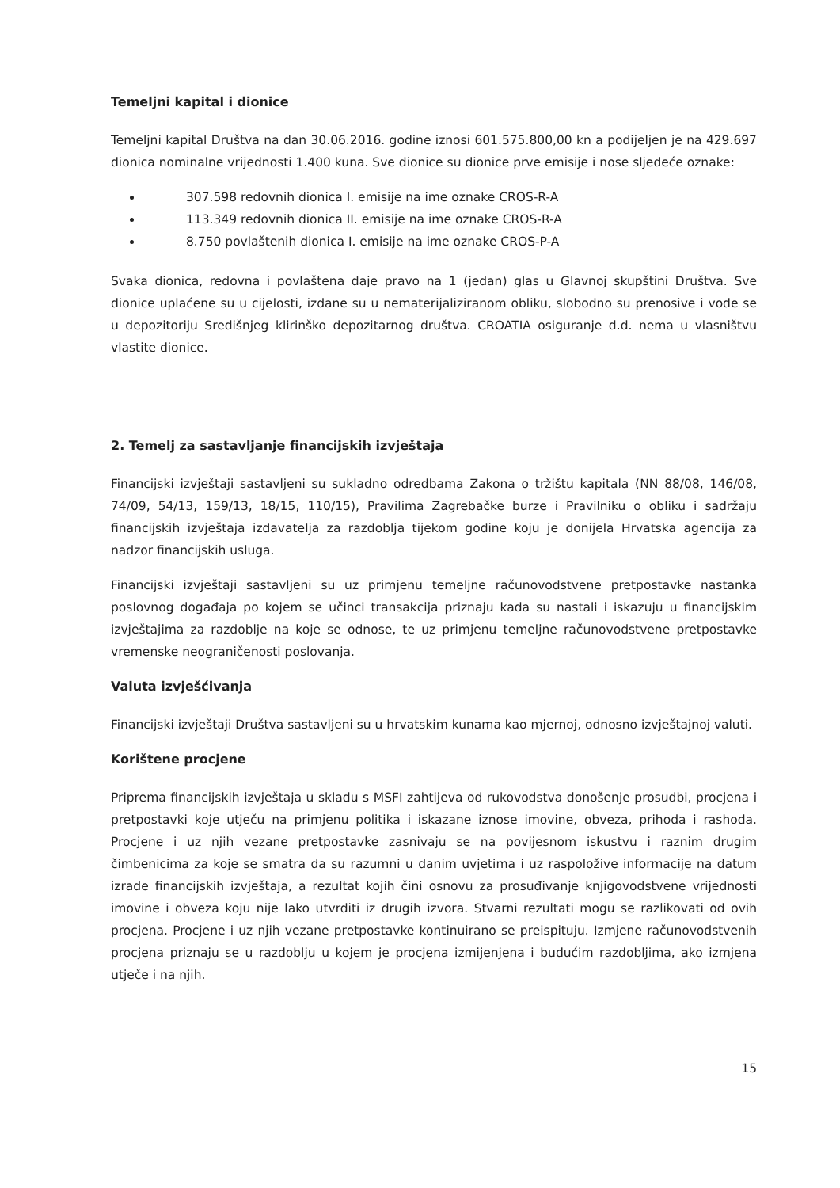Temeljni kapital i dionice
Temeljni kapital Društva na dan 30.06.2016. godine iznosi 601.575.800,00 kn a podijeljen je na 429.697 dionica nominalne vrijednosti 1.400 kuna. Sve dionice su dionice prve emisije i nose sljedeće oznake:
307.598 redovnih dionica I. emisije na ime oznake CROS-R-A
113.349 redovnih dionica II. emisije na ime oznake CROS-R-A
8.750 povlaštenih dionica I. emisije na ime oznake CROS-P-A
Svaka dionica, redovna i povlaštena daje pravo na 1 (jedan) glas u Glavnoj skupštini Društva. Sve dionice uplaćene su u cijelosti, izdane su u nematerijaliziranom obliku, slobodno su prenosive i vode se u depozitoriju Središnjeg klirinško depozitarnog društva. CROATIA osiguranje d.d. nema u vlasništvu vlastite dionice.
2. Temelj za sastavljanje financijskih izvještaja
Financijski izvještaji sastavljeni su sukladno odredbama Zakona o tržištu kapitala (NN 88/08, 146/08, 74/09, 54/13, 159/13, 18/15, 110/15), Pravilima Zagrebačke burze i Pravilniku o obliku i sadržaju financijskih izvještaja izdavatelja za razdoblja tijekom godine koju je donijela Hrvatska agencija za nadzor financijskih usluga.
Financijski izvještaji sastavljeni su uz primjenu temeljne računovodstvene pretpostavke nastanka poslovnog događaja po kojem se učinci transakcija priznaju kada su nastali i iskazuju u financijskim izvještajima za razdoblje na koje se odnose, te uz primjenu temeljne računovodstvene pretpostavke vremenske neograničenosti poslovanja.
Valuta izvješćivanja
Financijski izvještaji Društva sastavljeni su u hrvatskim kunama kao mjernoj, odnosno izvještajnoj valuti.
Korištene procjene
Priprema financijskih izvještaja u skladu s MSFI zahtijeva od rukovodstva donošenje prosudbi, procjena i pretpostavki koje utječu na primjenu politika i iskazane iznose imovine, obveza, prihoda i rashoda. Procjene i uz njih vezane pretpostavke zasnivaju se na povijesnom iskustvu i raznim drugim čimbenicima za koje se smatra da su razumni u danim uvjetima i uz raspoložive informacije na datum izrade financijskih izvještaja, a rezultat kojih čini osnovu za prosuđivanje knjigovodstvene vrijednosti imovine i obveza koju nije lako utvrditi iz drugih izvora. Stvarni rezultati mogu se razlikovati od ovih procjena. Procjene i uz njih vezane pretpostavke kontinuirano se preispituju. Izmjene računovodstvenih procjena priznaju se u razdoblju u kojem je procjena izmijenjena i budućim razdobljima, ako izmjena utječe i na njih.
15